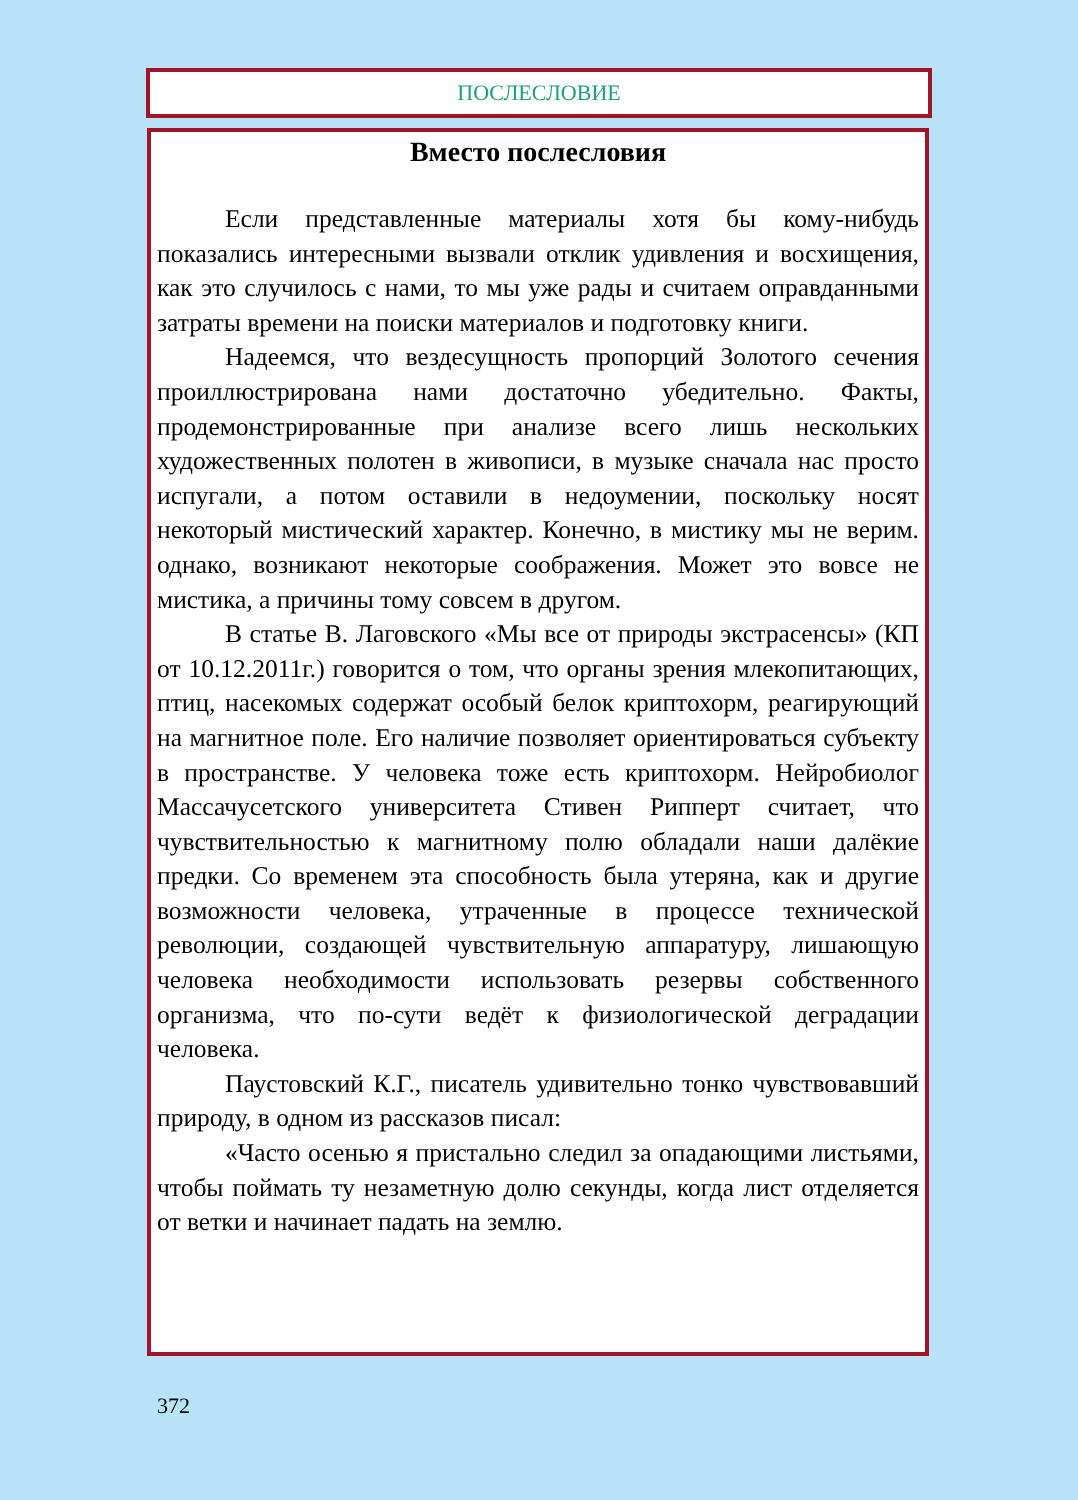ПОСЛЕСЛОВИЕ
Вместо послесловия
Если представленные материалы хотя бы кому-нибудь показались интересными вызвали отклик удивления и восхищения, как это случилось с нами, то мы уже рады и считаем оправданными затраты времени на поиски материалов и подготовку книги.
Надеемся, что вездесущность пропорций Золотого сечения проиллюстрирована нами достаточно убедительно. Факты, продемонстрированные при анализе всего лишь нескольких художественных полотен в живописи, в музыке сначала нас просто испугали, а потом оставили в недоумении, поскольку носят некоторый мистический характер. Конечно, в мистику мы не верим. однако, возникают некоторые соображения. Может это вовсе не мистика, а причины тому совсем в другом.
В статье В. Лаговского «Мы все от природы экстрасенсы» (КП от 10.12.2011г.) говорится о том, что органы зрения млекопитающих, птиц, насекомых содержат особый белок криптохорм, реагирующий на магнитное поле. Его наличие позволяет ориентироваться субъекту в пространстве. У человека тоже есть криптохорм. Нейробиолог Массачусетского университета Стивен Рипперт считает, что чувствительностью к магнитному полю обладали наши далёкие предки. Со временем эта способность была утеряна, как и другие возможности человека, утраченные в процессе технической революции, создающей чувствительную аппаратуру, лишающую человека необходимости использовать резервы собственного организма, что по-сути ведёт к физиологической деградации человека.
Паустовский К.Г., писатель удивительно тонко чувствовавший природу, в одном из рассказов писал:
«Часто осенью я пристально следил за опадающими листьями, чтобы поймать ту незаметную долю секунды, когда лист отделяется от ветки и начинает падать на землю.
372